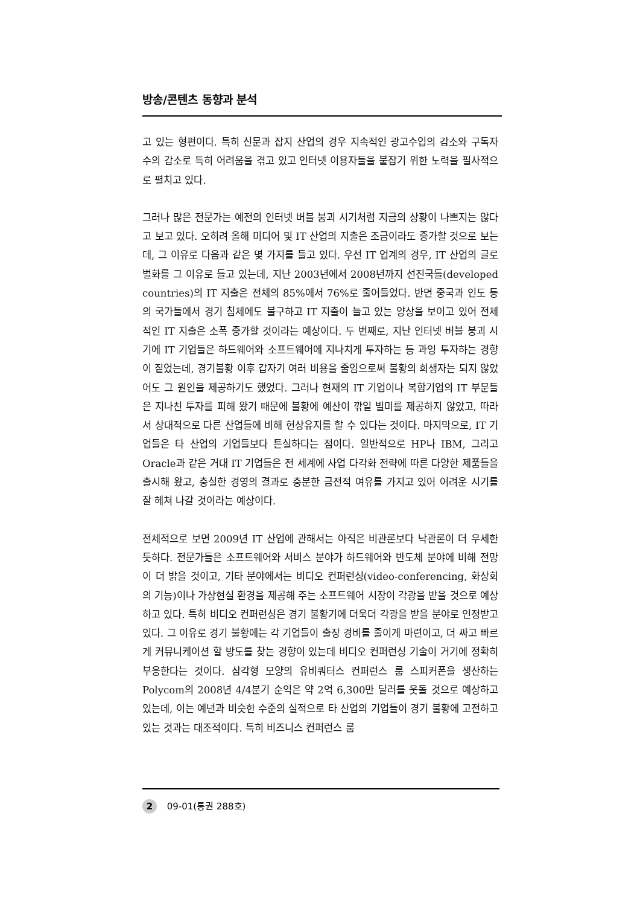방송/콘텐츠 동향과 분석
고 있는 형편이다. 특히 신문과 잡지 산업의 경우 지속적인 광고수입의 감소와 구독자 수의 감소로 특히 어려움을 겪고 있고 인터넷 이용자들을 붙잡기 위한 노력을 필사적으로 펼치고 있다.
그러나 많은 전문가는 예전의 인터넷 버블 붕괴 시기처럼 지금의 상황이 나쁘지는 않다고 보고 있다. 오히려 올해 미디어 및 IT 산업의 지출은 조금이라도 증가할 것으로 보는데, 그 이유로 다음과 같은 몇 가지를 들고 있다. 우선 IT 업계의 경우, IT 산업의 글로벌화를 그 이유로 들고 있는데, 지난 2003년에서 2008년까지 선진국들(developed countries)의 IT 지출은 전체의 85%에서 76%로 줄어들었다. 반면 중국과 인도 등의 국가들에서 경기 침체에도 불구하고 IT 지출이 늘고 있는 양상을 보이고 있어 전체적인 IT 지출은 소폭 증가할 것이라는 예상이다. 두 번째로, 지난 인터넷 버블 붕괴 시기에 IT 기업들은 하드웨어와 소프트웨어에 지나치게 투자하는 등 과잉 투자하는 경향이 짙었는데, 경기불황 이후 갑자기 여러 비용을 줄임으로써 불황의 희생자는 되지 않았어도 그 원인을 제공하기도 했었다. 그러나 현재의 IT 기업이나 복합기업의 IT 부문들은 지나친 투자를 피해 왔기 때문에 불황에 예산이 깎일 빌미를 제공하지 않았고, 따라서 상대적으로 다른 산업들에 비해 현상유지를 할 수 있다는 것이다. 마지막으로, IT 기업들은 타 산업의 기업들보다 튼실하다는 점이다. 일반적으로 HP나 IBM, 그리고 Oracle과 같은 거대 IT 기업들은 전 세계에 사업 다각화 전략에 따른 다양한 제품들을 출시해 왔고, 충실한 경영의 결과로 충분한 금전적 여유를 가지고 있어 어려운 시기를 잘 헤쳐 나갈 것이라는 예상이다.
전체적으로 보면 2009년 IT 산업에 관해서는 아직은 비관론보다 낙관론이 더 우세한 듯하다. 전문가들은 소프트웨어와 서비스 분야가 하드웨어와 반도체 분야에 비해 전망이 더 밝을 것이고, 기타 분야에서는 비디오 컨퍼런싱(video-conferencing, 화상회의 기능)이나 가상현실 환경을 제공해 주는 소프트웨어 시장이 각광을 받을 것으로 예상하고 있다. 특히 비디오 컨퍼런싱은 경기 불황기에 더욱더 각광을 받을 분야로 인정받고 있다. 그 이유로 경기 불황에는 각 기업들이 출장 경비를 줄이게 마련이고, 더 싸고 빠르게 커뮤니케이션 할 방도를 찾는 경향이 있는데 비디오 컨퍼런싱 기술이 거기에 정확히 부응한다는 것이다. 삼각형 모양의 유비쿼터스 컨퍼런스 룸 스피커폰을 생산하는 Polycom의 2008년 4/4분기 순익은 약 2억 6,300만 달러를 웃돌 것으로 예상하고 있는데, 이는 예년과 비슷한 수준의 실적으로 타 산업의 기업들이 경기 불황에 고전하고 있는 것과는 대조적이다. 특히 비즈니스 컨퍼런스 룸
2 09-01(통권 288호)